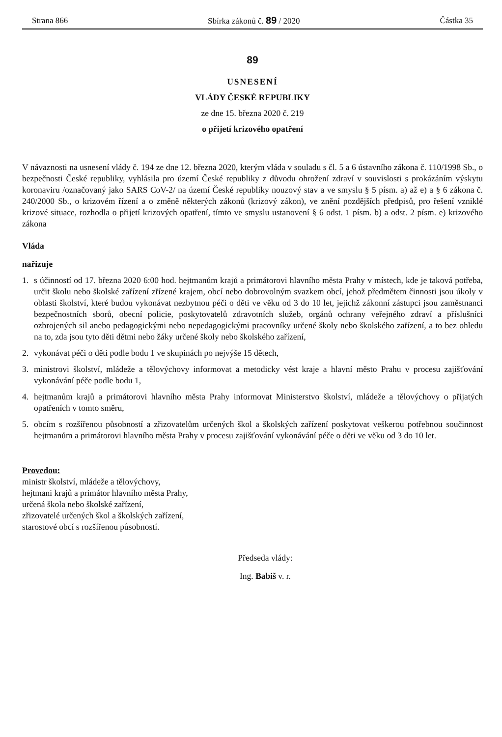Strana 866 Sbírka zákonů č. 89 / 2020 Částka 35
89
USNESENÍ
VLÁDY ČESKÉ REPUBLIKY
ze dne 15. března 2020 č. 219
o přijetí krizového opatření
V návaznosti na usnesení vlády č. 194 ze dne 12. března 2020, kterým vláda v souladu s čl. 5 a 6 ústavního zákona č. 110/1998 Sb., o bezpečnosti České republiky, vyhlásila pro území České republiky z důvodu ohrožení zdraví v souvislosti s prokázáním výskytu koronaviru /označovaný jako SARS CoV-2/ na území České republiky nouzový stav a ve smyslu § 5 písm. a) až e) a § 6 zákona č. 240/2000 Sb., o krizovém řízení a o změně některých zákonů (krizový zákon), ve znění pozdějších předpisů, pro řešení vzniklé krizové situace, rozhodla o přijetí krizových opatření, tímto ve smyslu ustanovení § 6 odst. 1 písm. b) a odst. 2 písm. e) krizového zákona
Vláda
nařizuje
1. s účinností od 17. března 2020 6:00 hod. hejtmanům krajů a primátorovi hlavního města Prahy v místech, kde je taková potřeba, určit školu nebo školské zařízení zřízené krajem, obcí nebo dobrovolným svazkem obcí, jehož předmětem činnosti jsou úkoly v oblasti školství, které budou vykonávat nezbytnou péči o děti ve věku od 3 do 10 let, jejichž zákonní zástupci jsou zaměstnanci bezpečnostních sborů, obecní policie, poskytovatelů zdravotních služeb, orgánů ochrany veřejného zdraví a příslušníci ozbrojených sil anebo pedagogickými nebo nepedagogickými pracovníky určené školy nebo školského zařízení, a to bez ohledu na to, zda jsou tyto děti dětmi nebo žáky určené školy nebo školského zařízení,
2. vykonávat péči o děti podle bodu 1 ve skupinách po nejvýše 15 dětech,
3. ministrovi školství, mládeže a tělovýchovy informovat a metodicky vést kraje a hlavní město Prahu v procesu zajišťování vykonávání péče podle bodu 1,
4. hejtmanům krajů a primátorovi hlavního města Prahy informovat Ministerstvo školství, mládeže a tělovýchovy o přijatých opatřeních v tomto směru,
5. obcím s rozšířenou působností a zřizovatelům určených škol a školských zařízení poskytovat veškerou potřebnou součinnost hejtmanům a primátorovi hlavního města Prahy v procesu zajišťování vykonávání péče o děti ve věku od 3 do 10 let.
Provedou:
ministr školství, mládeže a tělovýchovy,
hejtmani krajů a primátor hlavního města Prahy,
určená škola nebo školské zařízení,
zřizovatelé určených škol a školských zařízení,
starostové obcí s rozšířenou působností.
Předseda vlády:
Ing. Babiš v. r.